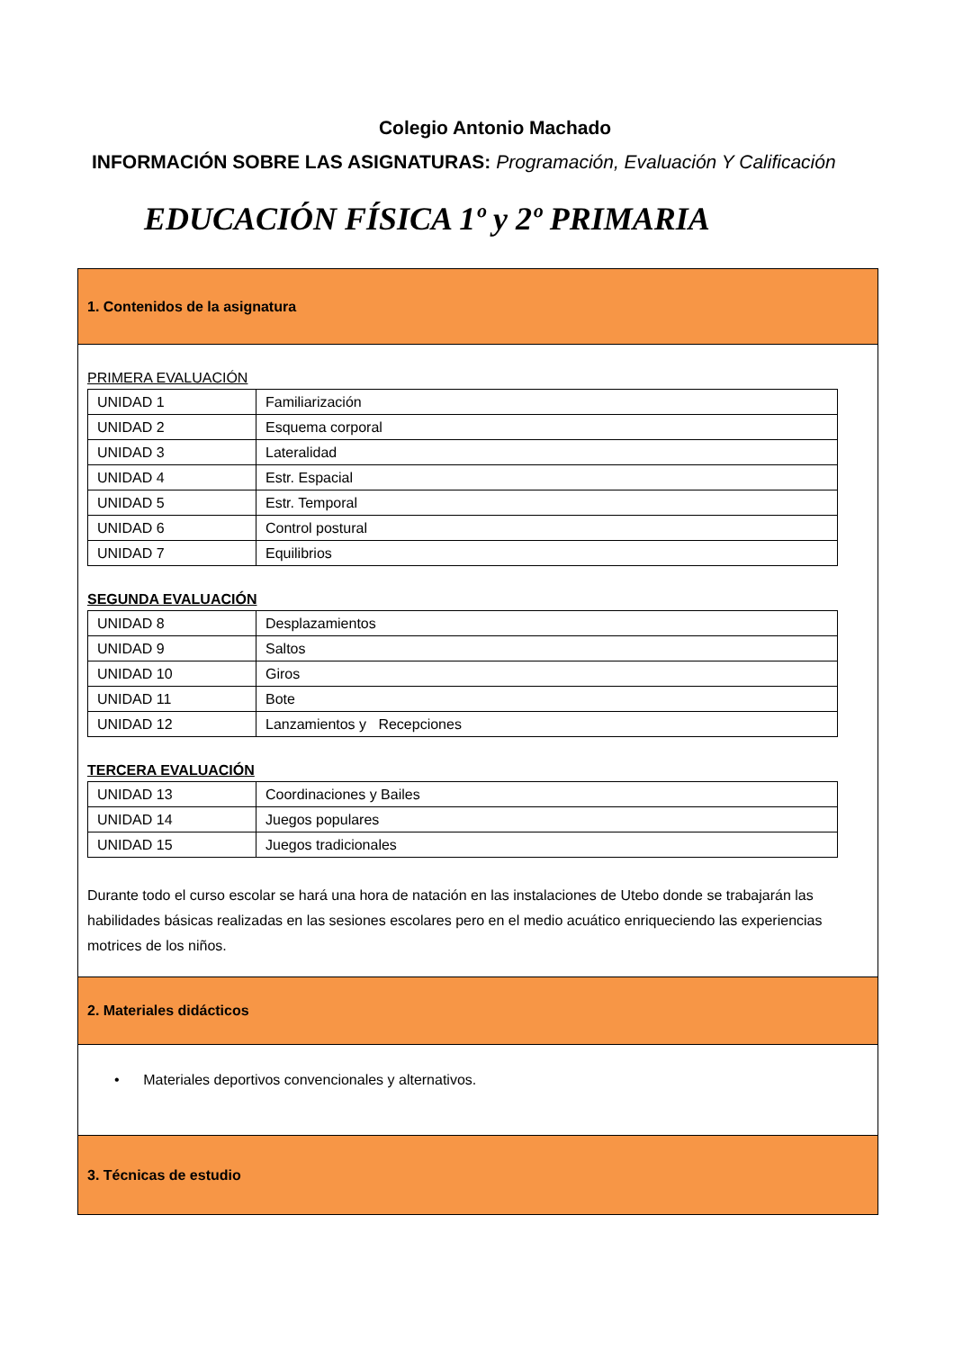Colegio Antonio Machado
INFORMACIÓN SOBRE LAS ASIGNATURAS: Programación, Evaluación Y Calificación
EDUCACIÓN FÍSICA 1º y 2º PRIMARIA
1. Contenidos de la asignatura
PRIMERA EVALUACIÓN
| UNIDAD 1 | Familiarización |
| UNIDAD 2 | Esquema corporal |
| UNIDAD 3 | Lateralidad |
| UNIDAD 4 | Estr. Espacial |
| UNIDAD 5 | Estr. Temporal |
| UNIDAD 6 | Control postural |
| UNIDAD 7 | Equilibrios |
SEGUNDA EVALUACIÓN
| UNIDAD 8 | Desplazamientos |
| UNIDAD 9 | Saltos |
| UNIDAD 10 | Giros |
| UNIDAD 11 | Bote |
| UNIDAD 12 | Lanzamientos y Recepciones |
TERCERA EVALUACIÓN
| UNIDAD 13 | Coordinaciones y Bailes |
| UNIDAD 14 | Juegos populares |
| UNIDAD 15 | Juegos tradicionales |
Durante todo el curso escolar se hará una hora de natación en las instalaciones de Utebo donde se trabajarán las habilidades básicas realizadas en las sesiones escolares pero en el medio acuático enriqueciendo las experiencias motrices de los niños.
2. Materiales didácticos
• Materiales deportivos convencionales y alternativos.
3. Técnicas de estudio